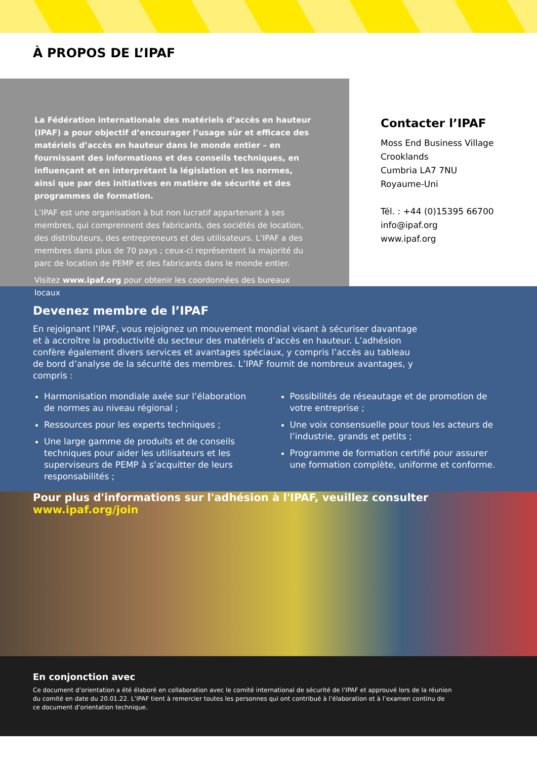À PROPOS DE L’IPAF
La Fédération internationale des matériels d’accès en hauteur (IPAF) a pour objectif d’encourager l’usage sûr et efficace des matériels d’accès en hauteur dans le monde entier – en fournissant des informations et des conseils techniques, en influençant et en interprétant la législation et les normes, ainsi que par des initiatives en matière de sécurité et des programmes de formation.
L’IPAF est une organisation à but non lucratif appartenant à ses membres, qui comprennent des fabricants, des sociétés de location, des distributeurs, des entrepreneurs et des utilisateurs. L’IPAF a des membres dans plus de 70 pays ; ceux-ci représentent la majorité du parc de location de PEMP et des fabricants dans le monde entier.
Visitez www.ipaf.org pour obtenir les coordonnées des bureaux locaux
Contacter l’IPAF
Moss End Business Village
Crooklands
Cumbria LA7 7NU
Royaume-Uni
Tél. : +44 (0)15395 66700
info@ipaf.org
www.ipaf.org
Devenez membre de l’IPAF
En rejoignant l’IPAF, vous rejoignez un mouvement mondial visant à sécuriser davantage et à accroître la productivité du secteur des matériels d’accès en hauteur. L’adhésion confère également divers services et avantages spéciaux, y compris l’accès au tableau de bord d’analyse de la sécurité des membres. L’IPAF fournit de nombreux avantages, y compris :
Harmonisation mondiale axée sur l’élaboration de normes au niveau régional ;
Ressources pour les experts techniques ;
Une large gamme de produits et de conseils techniques pour aider les utilisateurs et les superviseurs de PEMP à s’acquitter de leurs responsabilités ;
Possibilités de réseautage et de promotion de votre entreprise ;
Une voix consensuelle pour tous les acteurs de l’industrie, grands et petits ;
Programme de formation certifié pour assurer une formation complète, uniforme et conforme.
Pour plus d'informations sur l'adhésion à l'IPAF, veuillez consulter www.ipaf.org/join
En conjonction avec
Ce document d’orientation a été élaboré en collaboration avec le comité international de sécurité de l’IPAF et approuvé lors de la réunion du comité en date du 20.01.22. L’IPAF tient à remercier toutes les personnes qui ont contribué à l’élaboration et à l’examen continu de ce document d’orientation technique.